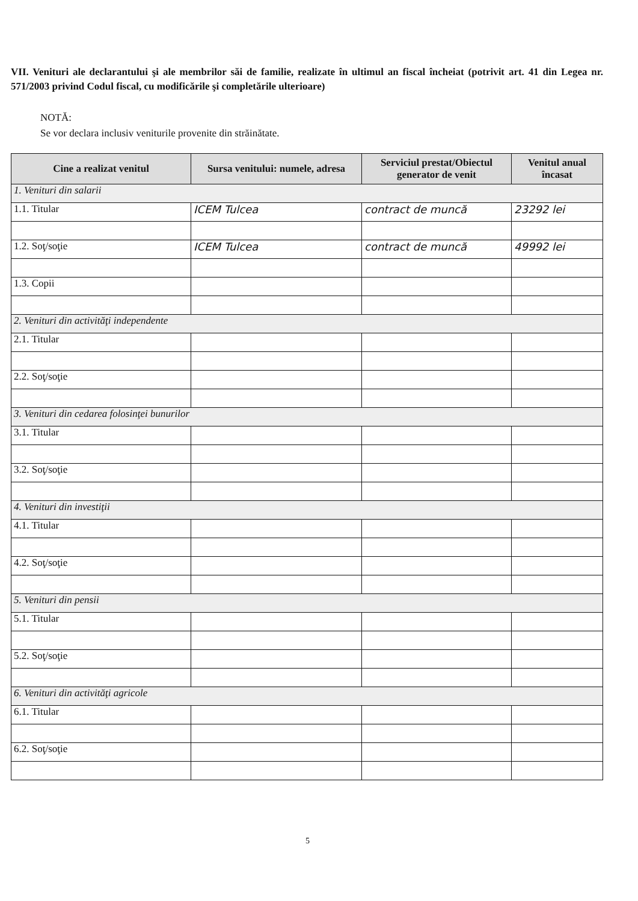VII. Venituri ale declarantului şi ale membrilor săi de familie, realizate în ultimul an fiscal încheiat (potrivit art. 41 din Legea nr. 571/2003 privind Codul fiscal, cu modificările şi completările ulterioare)
NOTĂ:
Se vor declara inclusiv veniturile provenite din străinătate.
| Cine a realizat venitul | Sursa venitului: numele, adresa | Serviciul prestat/Obiectul generator de venit | Venitul anual încasat |
| --- | --- | --- | --- |
| 1. Venituri din salarii | | | |
| 1.1. Titular | ICEM Tulcea | contract de muncă | 23292 lei |
| 1.2. Soţ/soţie | ICEM Tulcea | contract de muncă | 49992 lei |
| 1.3. Copii | | | |
| 2. Venituri din activităţi independente | | | |
| 2.1. Titular | | | |
| 2.2. Soţ/soţie | | | |
| 3. Venituri din cedarea folosinţei bunurilor | | | |
| 3.1. Titular | | | |
| 3.2. Soţ/soţie | | | |
| 4. Venituri din investiţii | | | |
| 4.1. Titular | | | |
| 4.2. Soţ/soţie | | | |
| 5. Venituri din pensii | | | |
| 5.1. Titular | | | |
| 5.2. Soţ/soţie | | | |
| 6. Venituri din activităţi agricole | | | |
| 6.1. Titular | | | |
| 6.2. Soţ/soţie | | | |
5